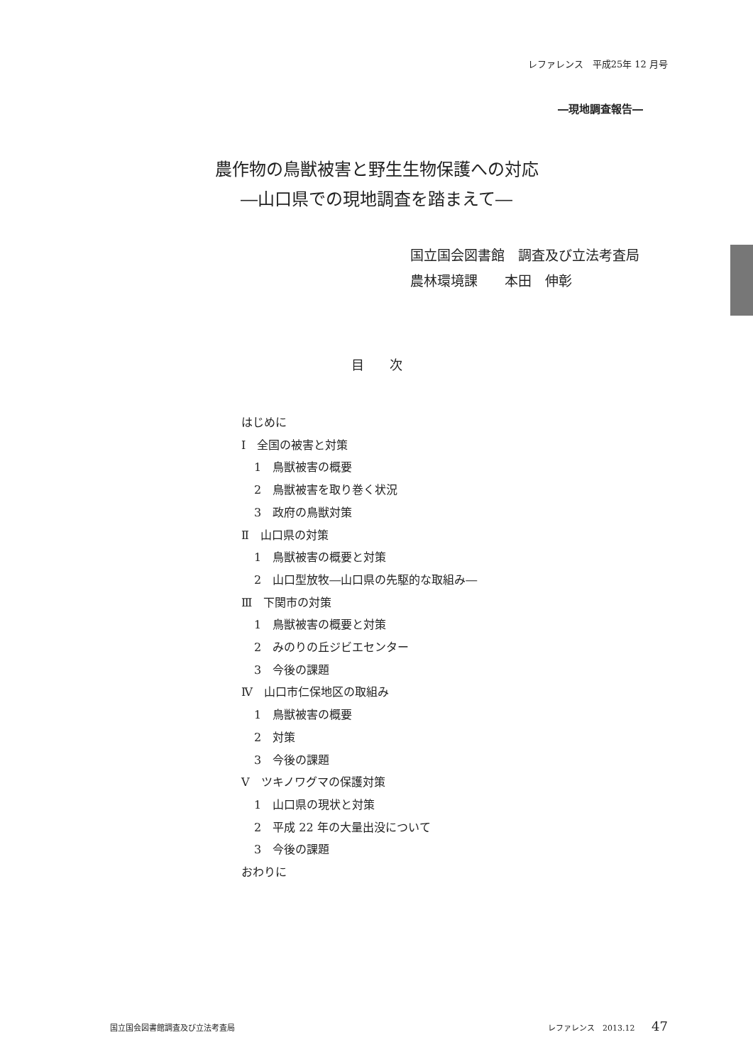レファレンス　平成25年 12 月号
―現地調査報告―
農作物の鳥獣被害と野生生物保護への対応
―山口県での現地調査を踏まえて―
国立国会図書館　調査及び立法考査局
農林環境課　　本田　伸彰
目　　次
はじめに
Ⅰ　全国の被害と対策
1　鳥獣被害の概要
2　鳥獣被害を取り巻く状況
3　政府の鳥獣対策
Ⅱ　山口県の対策
1　鳥獣被害の概要と対策
2　山口型放牧―山口県の先駆的な取組み―
Ⅲ　下関市の対策
1　鳥獣被害の概要と対策
2　みのりの丘ジビエセンター
3　今後の課題
Ⅳ　山口市仁保地区の取組み
1　鳥獣被害の概要
2　対策
3　今後の課題
Ⅴ　ツキノワグマの保護対策
1　山口県の現状と対策
2　平成 22 年の大量出没について
3　今後の課題
おわりに
国立国会図書館調査及び立法考査局 レファレンス　2013.12 47